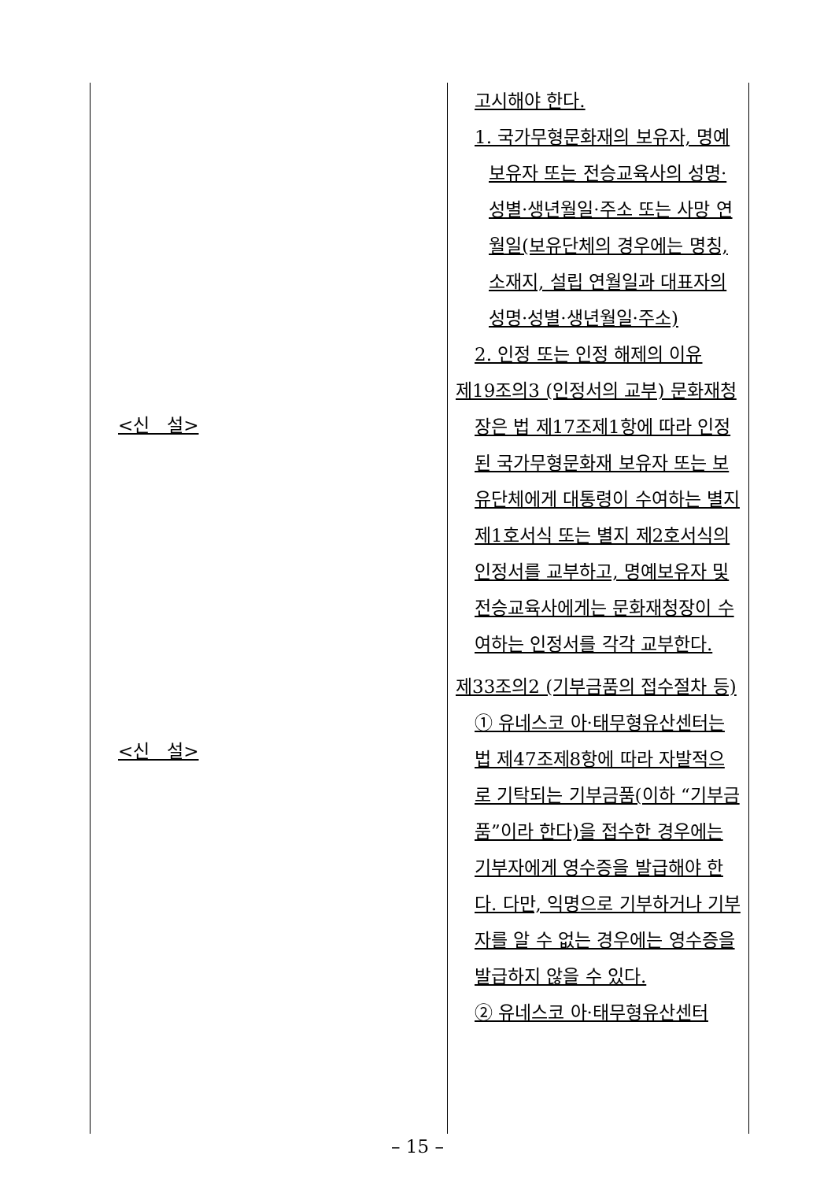| <신 설> <신 설> | 고시해야 한다. 1. 국가무형문화재의 보유자, 명예보유자 또는 전승교육사의 성명·성별·생년월일·주소 또는 사망 연월일(보유단체의 경우에는 명칭, 소재지, 설립 연월일과 대표자의 성명·성별·생년월일·주소) 2. 인정 또는 인정 해제의 이유 제19조의3 (인정서의 교부) 문화재청장은 법 제17조제1항에 따라 인정된 국가무형문화재 보유자 또는 보유단체에게 대통령이 수여하는 별지 제1호서식 또는 별지 제2호서식의 인정서를 교부하고, 명예보유자 및 전승교육사에게는 문화재청장이 수여하는 인정서를 각각 교부한다. 제33조의2 (기부금품의 접수절차 등) ① 유네스코 아·태무형유산센터는 법 제47조제8항에 따라 자발적으로 기탁되는 기부금품(이하 “기부금품”이라 한다)을 접수한 경우에는 기부자에게 영수증을 발급해야 한다. 다만, 익명으로 기부하거나 기부자를 알 수 없는 경우에는 영수증을 발급하지 않을 수 있다. ② 유네스코 아·태무형유산센터 |
– 15 –